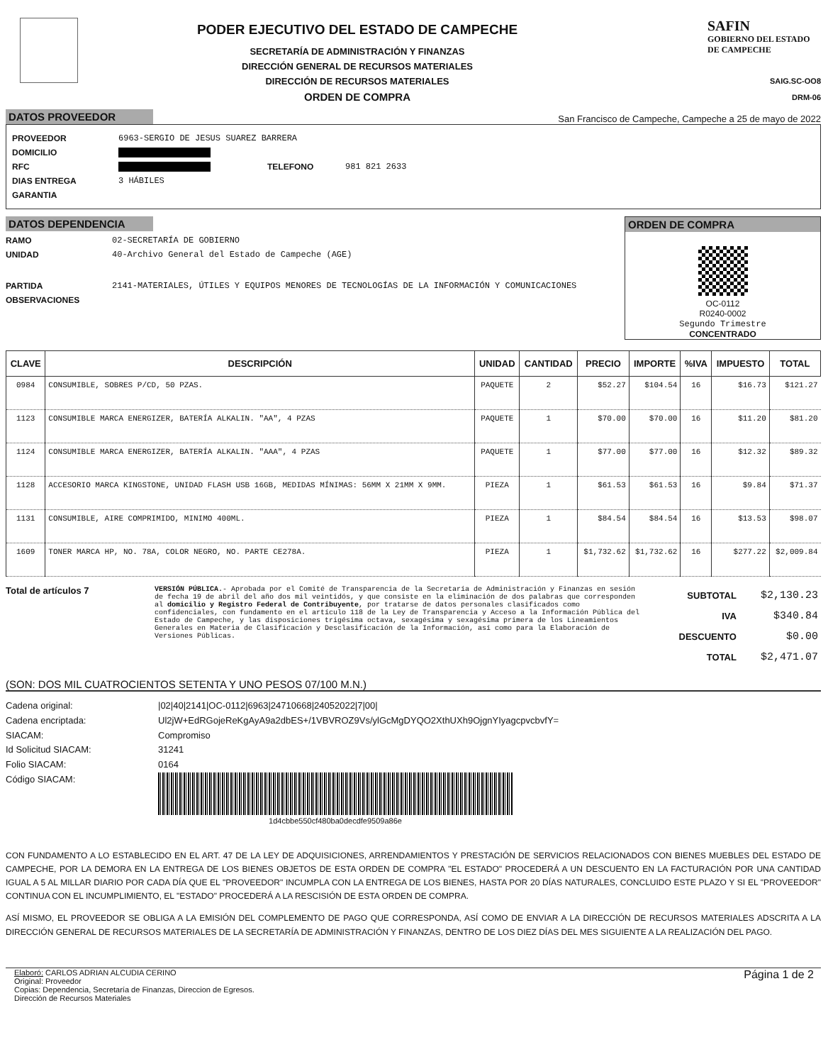PODER EJECUTIVO DEL ESTADO DE CAMPECHE
SECRETARÍA DE ADMINISTRACIÓN Y FINANZAS
DIRECCIÓN GENERAL DE RECURSOS MATERIALES
DIRECCIÓN DE RECURSOS MATERIALES
ORDEN DE COMPRA
SAFIN
GOBIERNO DEL ESTADO
DE CAMPECHE
SAIG.SC-OO8
DRM-06
DATOS PROVEEDOR San Francisco de Campeche, Campeche a 25 de mayo de 2022
PROVEEDOR 6963-SERGIO DE JESUS SUAREZ BARRERA
DOMICILIO
RFC TELEFONO 981 821 2633
DIAS ENTREGA 3 HÁBILES
GARANTIA
DATOS DEPENDENCIA
RAMO 02-SECRETARÍA DE GOBIERNO
UNIDAD 40-Archivo General del Estado de Campeche (AGE)
PARTIDA 2141-MATERIALES, ÚTILES Y EQUIPOS MENORES DE TECNOLOGÍAS DE LA INFORMACIÓN Y COMUNICACIONES
OBSERVACIONES
ORDEN DE COMPRA
OC-0112
R0240-0002
Segundo Trimestre
CONCENTRADO
| CLAVE | DESCRIPCIÓN | UNIDAD | CANTIDAD | PRECIO | IMPORTE | %IVA | IMPUESTO | TOTAL |
| --- | --- | --- | --- | --- | --- | --- | --- | --- |
| 0984 | CONSUMIBLE, SOBRES P/CD, 50 PZAS. | PAQUETE | 2 | $52.27 | $104.54 | 16 | $16.73 | $121.27 |
| 1123 | CONSUMIBLE MARCA ENERGIZER, BATERÍA ALKALIN. "AA", 4 PZAS | PAQUETE | 1 | $70.00 | $70.00 | 16 | $11.20 | $81.20 |
| 1124 | CONSUMIBLE MARCA ENERGIZER, BATERÍA ALKALIN. "AAA", 4 PZAS | PAQUETE | 1 | $77.00 | $77.00 | 16 | $12.32 | $89.32 |
| 1128 | ACCESORIO MARCA KINGSTONE, UNIDAD FLASH USB 16GB, MEDIDAS MÍNIMAS: 56MM X 21MM X 9MM. | PIEZA | 1 | $61.53 | $61.53 | 16 | $9.84 | $71.37 |
| 1131 | CONSUMIBLE, AIRE COMPRIMIDO, MINIMO 400ML. | PIEZA | 1 | $84.54 | $84.54 | 16 | $13.53 | $98.07 |
| 1609 | TONER MARCA HP, NO. 78A, COLOR NEGRO, NO. PARTE CE278A. | PIEZA | 1 | $1,732.62 | $1,732.62 | 16 | $277.22 | $2,009.84 |
Total de artículos 7
VERSIÓN PÚBLICA.- Aprobada por el Comité de Transparencia de la Secretaría de Administración y Finanzas en sesión de fecha 19 de abril del año dos mil veintidós, y que consiste en la eliminación de dos palabras que corresponden al domicilio y Registro Federal de Contribuyente, por tratarse de datos personales clasificados como confidenciales, con fundamento en el artículo 118 de la Ley de Transparencia y Acceso a la Información Pública del Estado de Campeche, y las disposiciones trigésima octava, sexagésima y sexagésima primera de los Lineamientos Generales en Materia de Clasificación y Desclasificación de la Información, así como para la Elaboración de Versiones Públicas.
| SUBTOTAL | $2,130.23 |
| IVA | $340.84 |
| DESCUENTO | $0.00 |
| TOTAL | $2,471.07 |
(SON: DOS MIL CUATROCIENTOS SETENTA Y UNO PESOS 07/100 M.N.)
Cadena original: |02|40|2141|OC-0112|6963|24710668|24052022|7|00|
Cadena encriptada: Ul2jW+EdRGojeReKgAyA9a2dbES+/1VBVROZ9Vs/ylGcMgDYQO2XthUXh9OjgnYIyagcpvcbvfY=
SIACAM: Compromiso
Id Solicitud SIACAM: 31241
Folio SIACAM: 0164
Código SIACAM:
1d4cbbe550cf480ba0decdfe9509a86e
CON FUNDAMENTO A LO ESTABLECIDO EN EL ART. 47 DE LA LEY DE ADQUISICIONES, ARRENDAMIENTOS Y PRESTACIÓN DE SERVICIOS RELACIONADOS CON BIENES MUEBLES DEL ESTADO DE CAMPECHE, POR LA DEMORA EN LA ENTREGA DE LOS BIENES OBJETOS DE ESTA ORDEN DE COMPRA "EL ESTADO" PROCEDERÁ A UN DESCUENTO EN LA FACTURACIÓN POR UNA CANTIDAD IGUAL A 5 AL MILLAR DIARIO POR CADA DÍA QUE EL "PROVEEDOR" INCUMPLA CON LA ENTREGA DE LOS BIENES, HASTA POR 20 DÍAS NATURALES, CONCLUIDO ESTE PLAZO Y SI EL "PROVEEDOR" CONTINUA CON EL INCUMPLIMIENTO, EL "ESTADO" PROCEDERÁ A LA RESCISIÓN DE ESTA ORDEN DE COMPRA.
ASÍ MISMO, EL PROVEEDOR SE OBLIGA A LA EMISIÓN DEL COMPLEMENTO DE PAGO QUE CORRESPONDA, ASÍ COMO DE ENVIAR A LA DIRECCIÓN DE RECURSOS MATERIALES ADSCRITA A LA DIRECCIÓN GENERAL DE RECURSOS MATERIALES DE LA SECRETARÍA DE ADMINISTRACIÓN Y FINANZAS, DENTRO DE LOS DIEZ DÍAS DEL MES SIGUIENTE A LA REALIZACIÓN DEL PAGO.
Elaboró: CARLOS ADRIAN ALCUDIA CERINO
Original: Proveedor
Copias: Dependencia, Secretaría de Finanzas, Direccion de Egresos.
Dirección de Recursos Materiales
Página 1 de 2